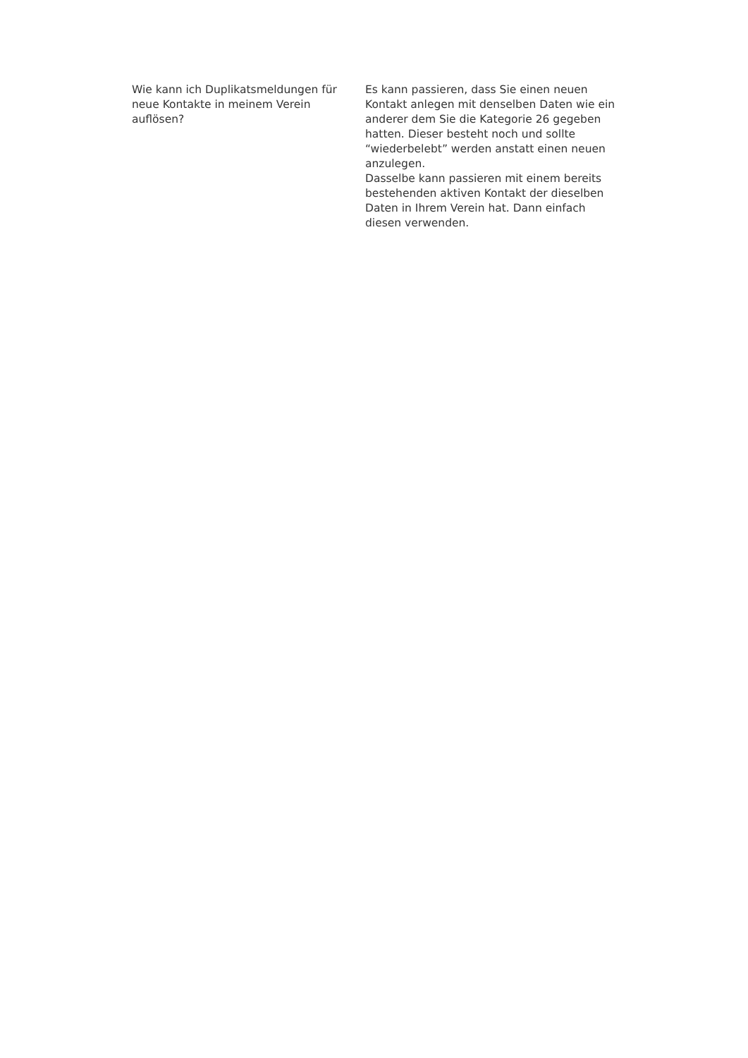| Wie kann ich Duplikatsmeldungen für neue Kontakte in meinem Verein auflösen? | Es kann passieren, dass Sie einen neuen Kontakt anlegen mit denselben Daten wie ein anderer dem Sie die Kategorie 26 gegeben hatten. Dieser besteht noch und sollte “wiederbelebt” werden anstatt einen neuen anzulegen. Dasselbe kann passieren mit einem bereits bestehenden aktiven Kontakt der dieselben Daten in Ihrem Verein hat. Dann einfach diesen verwenden. |